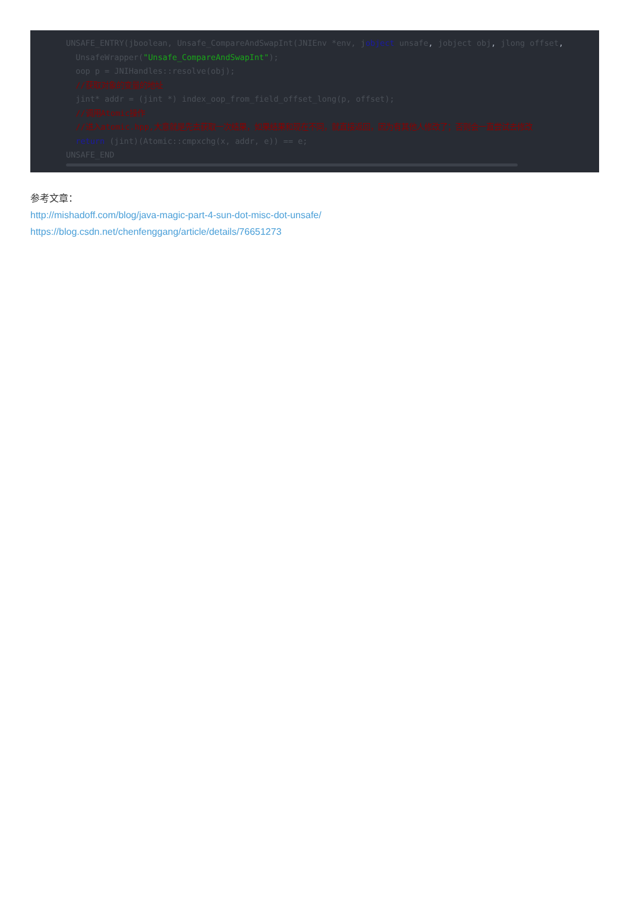UNSAFE_ENTRY(jboolean, Unsafe_CompareAndSwapInt(JNIEnv *env, jobject unsafe, jobject obj, jlong offset,
  UnsafeWrapper("Unsafe_CompareAndSwapInt");
  oop p = JNIHandles::resolve(obj);
  //获取对象的变量的地址
  jint* addr = (jint *) index_oop_from_field_offset_long(p, offset);
  //调用Atomic操作
  //进入atomic.hpp,大意就是先去获取一次结果，如果结果和现在不同，就直接返回，因为有其他人修改了；否则会一直尝试去修改
  return (jint)(Atomic::cmpxchg(x, addr, e)) == e;
UNSAFE_END
参考文章：
http://mishadoff.com/blog/java-magic-part-4-sun-dot-misc-dot-unsafe/
https://blog.csdn.net/chenfenggang/article/details/76651273